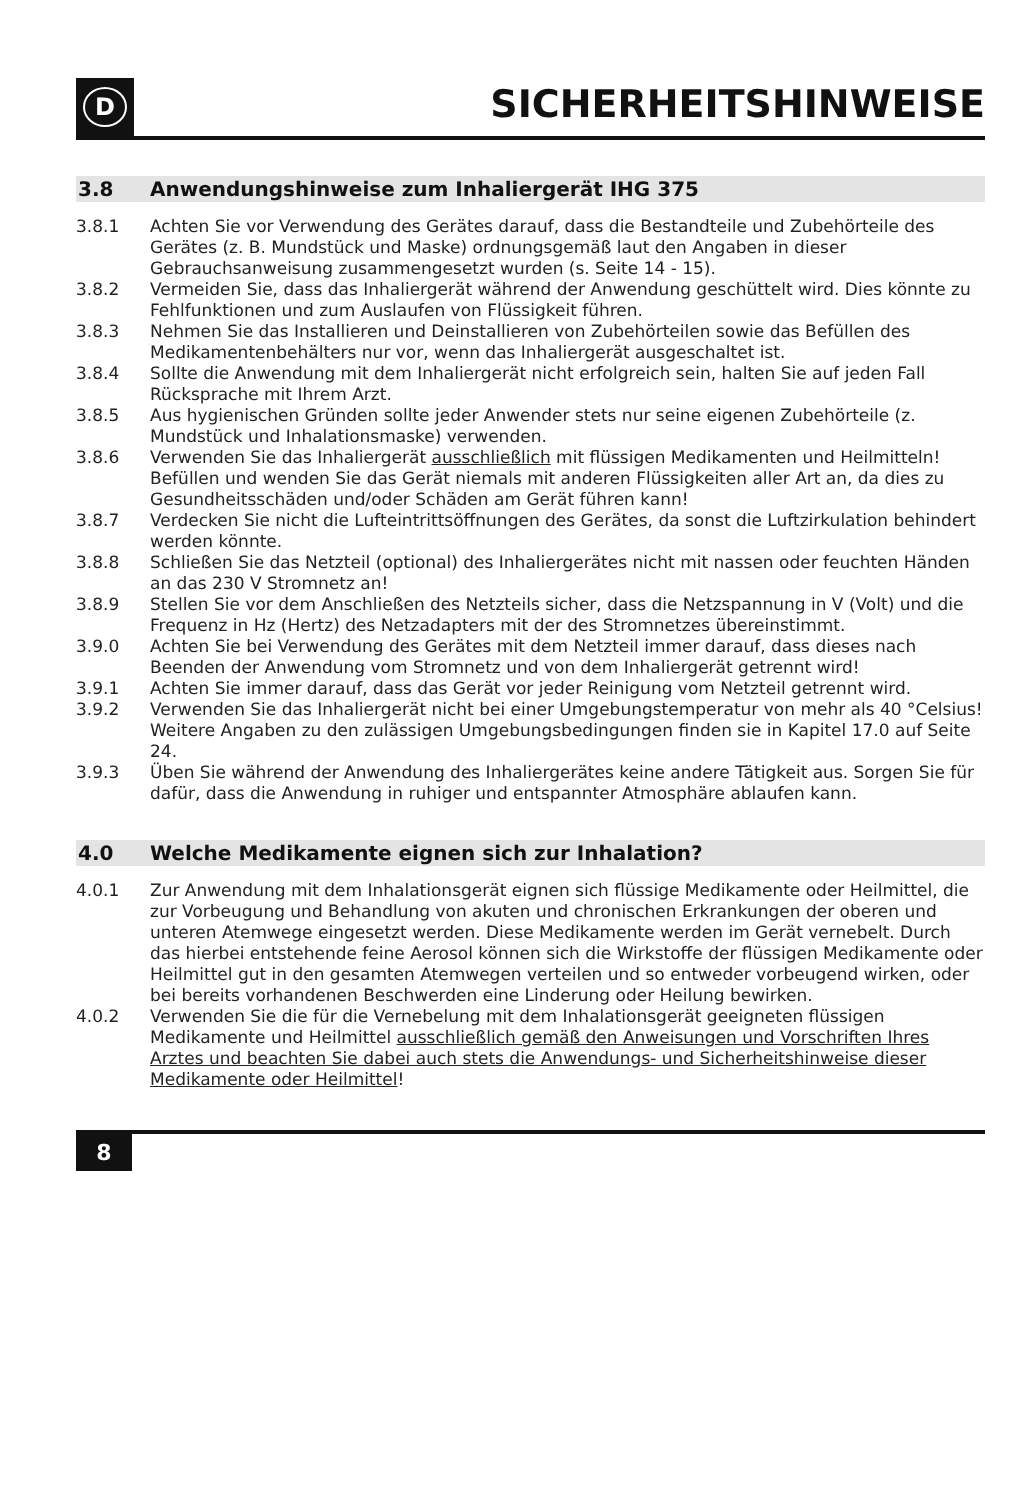D
SICHERHEITSHINWEISE
3.8 Anwendungshinweise zum Inhaliergerät IHG 375
3.8.1 Achten Sie vor Verwendung des Gerätes darauf, dass die Bestandteile und Zubehörteile des Gerätes (z. B. Mundstück und Maske) ordnungsgemäß laut den Angaben in dieser Gebrauchsanweisung zusammengesetzt wurden (s. Seite 14 - 15).
3.8.2 Vermeiden Sie, dass das Inhaliergerät während der Anwendung geschüttelt wird. Dies könnte zu Fehlfunktionen und zum Auslaufen von Flüssigkeit führen.
3.8.3 Nehmen Sie das Installieren und Deinstallieren von Zubehörteilen sowie das Befüllen des Medikamentenbehälters nur vor, wenn das Inhaliergerät ausgeschaltet ist.
3.8.4 Sollte die Anwendung mit dem Inhaliergerät nicht erfolgreich sein, halten Sie auf jeden Fall Rücksprache mit Ihrem Arzt.
3.8.5 Aus hygienischen Gründen sollte jeder Anwender stets nur seine eigenen Zubehörteile (z. Mundstück und Inhalationsmaske) verwenden.
3.8.6 Verwenden Sie das Inhaliergerät ausschließlich mit flüssigen Medikamenten und Heilmitteln! Befüllen und wenden Sie das Gerät niemals mit anderen Flüssigkeiten aller Art an, da dies zu Gesundheitsschäden und/oder Schäden am Gerät führen kann!
3.8.7 Verdecken Sie nicht die Lufteintrittsöffnungen des Gerätes, da sonst die Luftzirkulation behindert werden könnte.
3.8.8 Schließen Sie das Netzteil (optional) des Inhaliergerätes nicht mit nassen oder feuchten Händen an das 230 V Stromnetz an!
3.8.9 Stellen Sie vor dem Anschließen des Netzteils sicher, dass die Netzspannung in V (Volt) und die Frequenz in Hz (Hertz) des Netzadapters mit der des Stromnetzes übereinstimmt.
3.9.0 Achten Sie bei Verwendung des Gerätes mit dem Netzteil immer darauf, dass dieses nach Beenden der Anwendung vom Stromnetz und von dem Inhaliergerät getrennt wird!
3.9.1 Achten Sie immer darauf, dass das Gerät vor jeder Reinigung vom Netzteil getrennt wird.
3.9.2 Verwenden Sie das Inhaliergerät nicht bei einer Umgebungstemperatur von mehr als 40 °Celsius! Weitere Angaben zu den zulässigen Umgebungsbedingungen finden sie in Kapitel 17.0 auf Seite 24.
3.9.3 Üben Sie während der Anwendung des Inhaliergerätes keine andere Tätigkeit aus. Sorgen Sie für dafür, dass die Anwendung in ruhiger und entspannter Atmosphäre ablaufen kann.
4.0 Welche Medikamente eignen sich zur Inhalation?
4.0.1 Zur Anwendung mit dem Inhalationsgerät eignen sich flüssige Medikamente oder Heilmittel, die zur Vorbeugung und Behandlung von akuten und chronischen Erkrankungen der oberen und unteren Atemwege eingesetzt werden. Diese Medikamente werden im Gerät vernebelt. Durch das hierbei entstehende feine Aerosol können sich die Wirkstoffe der flüssigen Medikamente oder Heilmittel gut in den gesamten Atemwegen verteilen und so entweder vorbeugend wirken, oder bei bereits vorhandenen Beschwerden eine Linderung oder Heilung bewirken.
4.0.2 Verwenden Sie die für die Vernebelung mit dem Inhalationsgerät geeigneten flüssigen Medikamente und Heilmittel ausschließlich gemäß den Anweisungen und Vorschriften Ihres Arztes und beachten Sie dabei auch stets die Anwendungs- und Sicherheitshinweise dieser Medikamente oder Heilmittel!
8